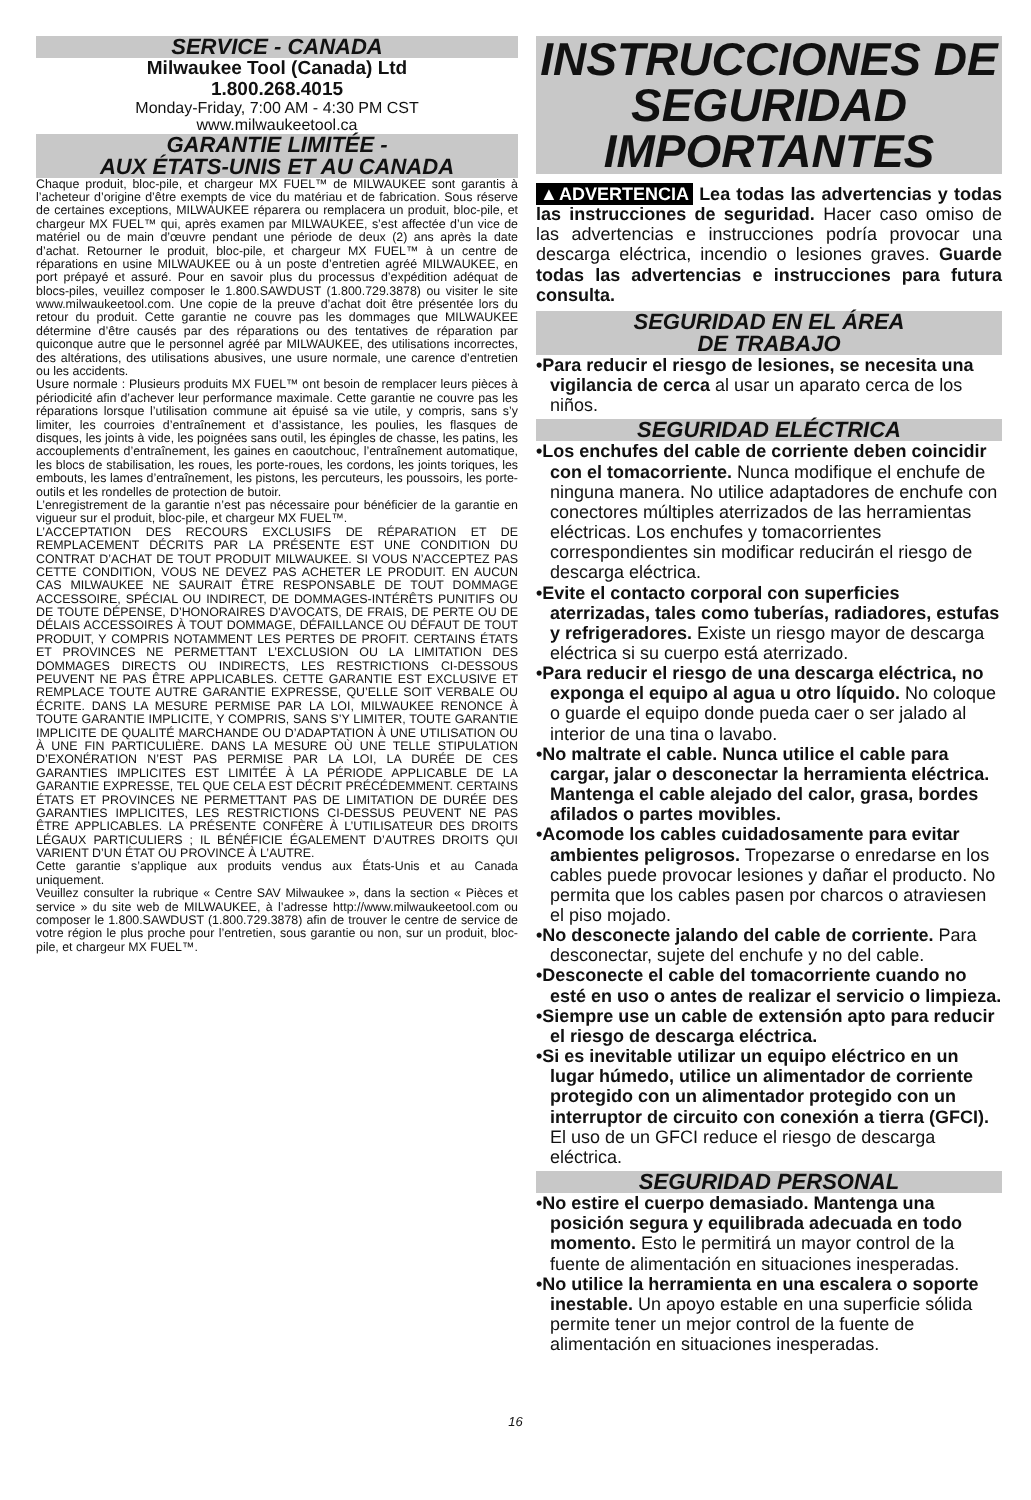SERVICE - CANADA
Milwaukee Tool (Canada) Ltd
1.800.268.4015
Monday-Friday, 7:00 AM - 4:30 PM CST
www.milwaukeetool.ca
GARANTIE LIMITÉE -
AUX ÉTATS-UNIS ET AU CANADA
Chaque produit, bloc-pile, et chargeur MX FUEL™ de MILWAUKEE sont garantis à l’acheteur d’origine d’être exempts de vice du matériau et de fabrication. Sous réserve de certaines exceptions, MILWAUKEE réparera ou remplacera un produit, bloc-pile, et chargeur MX FUEL™ qui, après examen par MILWAUKEE, s’est affectée d’un vice de matériel ou de main d’œuvre pendant une période de deux (2) ans après la date d’achat. Retourner le produit, bloc-pile, et chargeur MX FUEL™ à un centre de réparations en usine MILWAUKEE ou à un poste d’entretien agréé MILWAUKEE, en port prépayé et assuré. Pour en savoir plus du processus d’expédition adéquat de blocs-piles, veuillez composer le 1.800.SAWDUST (1.800.729.3878) ou visiter le site www.milwaukeetool.com. Une copie de la preuve d’achat doit être présentée lors du retour du produit. Cette garantie ne couvre pas les dommages que MILWAUKEE détermine d’être causés par des réparations ou des tentatives de réparation par quiconque autre que le personnel agréé par MILWAUKEE, des utilisations incorrectes, des altérations, des utilisations abusives, une usure normale, une carence d’entretien ou les accidents.
Usure normale : Plusieurs produits MX FUEL™ ont besoin de remplacer leurs pièces à périodicité afin d’achever leur performance maximale. Cette garantie ne couvre pas les réparations lorsque l’utilisation commune ait épuisé sa vie utile, y compris, sans s’y limiter, les courroies d’entraînement et d’assistance, les poulies, les flasques de disques, les joints à vide, les poignées sans outil, les épingles de chasse, les patins, les accouplements d’entraînement, les gaines en caoutchouc, l’entraînement automatique, les blocs de stabilisation, les roues, les porte-roues, les cordons, les joints toriques, les embouts, les lames d’entraînement, les pistons, les percuteurs, les poussoirs, les porte-outils et les rondelles de protection de butoir.
L’enregistrement de la garantie n’est pas nécessaire pour bénéficier de la garantie en vigueur sur el produit, bloc-pile, et chargeur MX FUEL™.
L’ACCEPTATION DES RECOURS EXCLUSIFS DE RÉPARATION ET DE REMPLACEMENT DÉCRITS PAR LA PRÉSENTE EST UNE CONDITION DU CONTRAT D’ACHAT DE TOUT PRODUIT MILWAUKEE. SI VOUS N’ACCEPTEZ PAS CETTE CONDITION, VOUS NE DEVEZ PAS ACHETER LE PRODUIT. EN AUCUN CAS MILWAUKEE NE SAURAIT ÊTRE RESPONSABLE DE TOUT DOMMAGE ACCESSOIRE, SPÉCIAL OU INDIRECT, DE DOMMAGES-INTÉRÊTS PUNITIFS OU DE TOUTE DÉPENSE, D’HONORAIRES D’AVOCATS, DE FRAIS, DE PERTE OU DE DÉLAIS ACCESSOIRES À TOUT DOMMAGE, DÉFAILLANCE OU DÉFAUT DE TOUT PRODUIT, Y COMPRIS NOTAMMENT LES PERTES DE PROFIT. CERTAINS ÉTATS ET PROVINCES NE PERMETTANT L’EXCLUSION OU LA LIMITATION DES DOMMAGES DIRECTS OU INDIRECTS, LES RESTRICTIONS CI-DESSOUS PEUVENT NE PAS ÊTRE APPLICABLES. CETTE GARANTIE EST EXCLUSIVE ET REMPLACE TOUTE AUTRE GARANTIE EXPRESSE, QU’ELLE SOIT VERBALE OU ÉCRITE. DANS LA MESURE PERMISE PAR LA LOI, MILWAUKEE RENONCE À TOUTE GARANTIE IMPLICITE, Y COMPRIS, SANS S’Y LIMITER, TOUTE GARANTIE IMPLICITE DE QUALITÉ MARCHANDE OU D’ADAPTATION À UNE UTILISATION OU À UNE FIN PARTICULIÈRE. DANS LA MESURE OÙ UNE TELLE STIPULATION D’EXONÉRATION N’EST PAS PERMISE PAR LA LOI, LA DURÉE DE CES GARANTIES IMPLICITES EST LIMITÉE À LA PÉRIODE APPLICABLE DE LA GARANTIE EXPRESSE, TEL QUE CELA EST DÉCRIT PRÉCÉDEMMENT. CERTAINS ÉTATS ET PROVINCES NE PERMETTANT PAS DE LIMITATION DE DURÉE DES GARANTIES IMPLICITES, LES RESTRICTIONS CI-DESSUS PEUVENT NE PAS ÊTRE APPLICABLES. LA PRÉSENTE CONFÈRE À L’UTILISATEUR DES DROITS LÉGAUX PARTICULIERS ; IL BÉNÉFICIE ÉGALEMENT D’AUTRES DROITS QUI VARIENT D’UN ÉTAT OU PROVINCE À L’AUTRE.
Cette garantie s’applique aux produits vendus aux États-Unis et au Canada uniquement.
Veuillez consulter la rubrique « Centre SAV Milwaukee », dans la section « Pièces et service » du site web de MILWAUKEE, à l’adresse http://www.milwaukeetool.com ou composer le 1.800.SAWDUST (1.800.729.3878) afin de trouver le centre de service de votre région le plus proche pour l’entretien, sous garantie ou non, sur un produit, bloc-pile, et chargeur MX FUEL™.
INSTRUCCIONES DE SEGURIDAD IMPORTANTES
▲ADVERTENCIA Lea todas las advertencias y todas las instrucciones de seguridad. Hacer caso omiso de las advertencias e instrucciones podría provocar una descarga eléctrica, incendio o lesiones graves. Guarde todas las advertencias e instrucciones para futura consulta.
SEGURIDAD EN EL ÁREA
DE TRABAJO
•Para reducir el riesgo de lesiones, se necesita una vigilancia de cerca al usar un aparato cerca de los niños.
SEGURIDAD ELÉCTRICA
•Los enchufes del cable de corriente deben coincidir con el tomacorriente. Nunca modifique el enchufe de ninguna manera. No utilice adaptadores de enchufe con conectores múltiples aterrizados de las herramientas eléctricas. Los enchufes y tomacorrientes correspondientes sin modificar reducirán el riesgo de descarga eléctrica.
•Evite el contacto corporal con superficies aterrizadas, tales como tuberías, radiadores, estufas y refrigeradores. Existe un riesgo mayor de descarga eléctrica si su cuerpo está aterrizado.
•Para reducir el riesgo de una descarga eléctrica, no exponga el equipo al agua u otro líquido. No coloque o guarde el equipo donde pueda caer o ser jalado al interior de una tina o lavabo.
•No maltrate el cable. Nunca utilice el cable para cargar, jalar o desconectar la herramienta eléctrica. Mantenga el cable alejado del calor, grasa, bordes afilados o partes movibles.
•Acomode los cables cuidadosamente para evitar ambientes peligrosos. Tropezarse o enredarse en los cables puede provocar lesiones y dañar el producto. No permita que los cables pasen por charcos o atraviesen el piso mojado.
•No desconecte jalando del cable de corriente. Para desconectar, sujete del enchufe y no del cable.
•Desconecte el cable del tomacorriente cuando no esté en uso o antes de realizar el servicio o limpieza.
•Siempre use un cable de extensión apto para reducir el riesgo de descarga eléctrica.
•Si es inevitable utilizar un equipo eléctrico en un lugar húmedo, utilice un alimentador de corriente protegido con un alimentador protegido con un interruptor de circuito con conexión a tierra (GFCI). El uso de un GFCI reduce el riesgo de descarga eléctrica.
SEGURIDAD PERSONAL
•No estire el cuerpo demasiado. Mantenga una posición segura y equilibrada adecuada en todo momento. Esto le permitirá un mayor control de la fuente de alimentación en situaciones inesperadas.
•No utilice la herramienta en una escalera o soporte inestable. Un apoyo estable en una superficie sólida permite tener un mejor control de la fuente de alimentación en situaciones inesperadas.
16